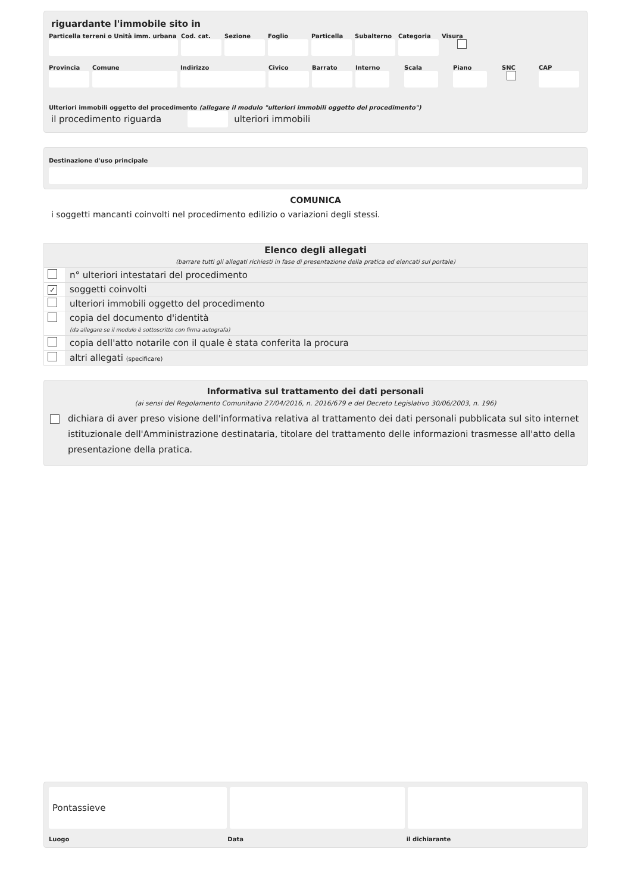riguardante l'immobile sito in
Particella terreni o Unità imm. urbana
Cod. cat.
Sezione Foglio Particella
Subalterno
Categoria
Visura
Provincia
Comune Indirizzo Civico Barrato Interno
Scala Piano SNC CAP
Ulteriori immobili oggetto del procedimento (allegare il modulo "ulteriori immobili oggetto del procedimento")
il procedimento riguarda
ulteriori immobili
Destinazione d'uso principale
COMUNICA
i soggetti mancanti coinvolti nel procedimento edilizio o variazioni degli stessi.
| Elenco degli allegati (barrare tutti gli allegati richiesti in fase di presentazione della pratica ed elencati sul portale) | |
| | n° ulteriori intestatari del procedimento |
| ✓ | soggetti coinvolti |
| | ulteriori immobili oggetto del procedimento |
| | copia del documento d'identità (da allegare se il modulo è sottoscritto con firma autografa) |
| | copia dell'atto notarile con il quale è stata conferita la procura |
| | altri allegati (specificare) |
Informativa sul trattamento dei dati personali
(ai sensi del Regolamento Comunitario 27/04/2016, n. 2016/679 e del Decreto Legislativo 30/06/2003, n. 196)
dichiara di aver preso visione dell'informativa relativa al trattamento dei dati personali pubblicata sul sito internet istituzionale dell'Amministrazione destinataria, titolare del trattamento delle informazioni trasmesse all'atto della presentazione della pratica.
Pontassieve
Luogo Data il dichiarante